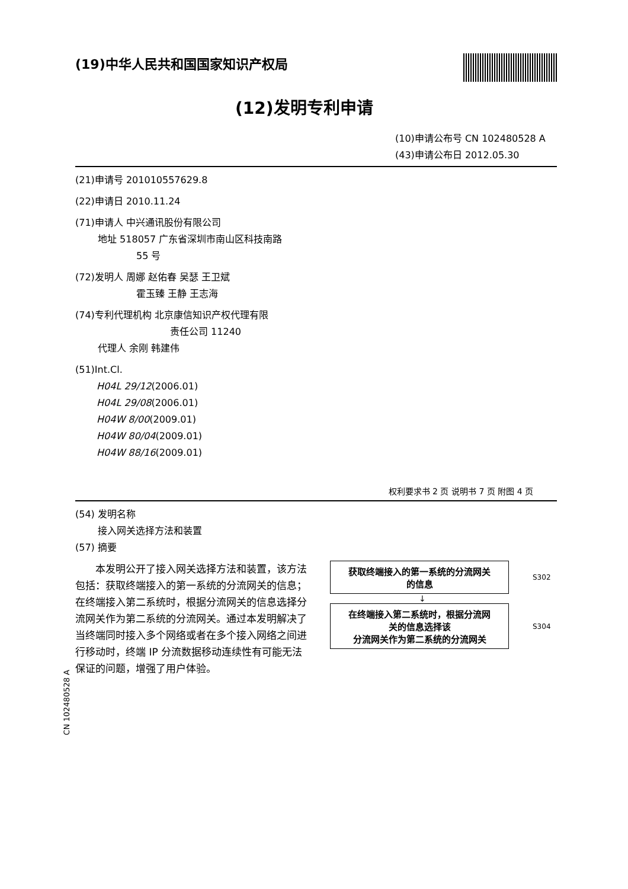(19)中华人民共和国国家知识产权局
(12)发明专利申请
(10)申请公布号 CN 102480528 A
(43)申请公布日 2012.05.30
(21)申请号 201010557629.8
(22)申请日 2010.11.24
(71)申请人 中兴通讯股份有限公司
地址 518057 广东省深圳市南山区科技南路
55 号
(72)发明人 周娜 赵佑春 吴瑟 王卫斌
霍玉臻 王静 王志海
(74)专利代理机构 北京康信知识产权代理有限
责任公司 11240
代理人 余刚 韩建伟
(51)Int.Cl.
H04L 29/12(2006.01)
H04L 29/08(2006.01)
H04W 8/00(2009.01)
H04W 80/04(2009.01)
H04W 88/16(2009.01)
权利要求书 2 页 说明书 7 页 附图 4 页
(54) 发明名称
接入网关选择方法和装置
(57) 摘要
本发明公开了接入网关选择方法和装置，该方法包括：获取终端接入的第一系统的分流网关的信息；在终端接入第二系统时，根据分流网关的信息选择分流网关作为第二系统的分流网关。通过本发明解决了当终端同时接入多个网络或者在多个接入网络之间进行移动时，终端 IP 分流数据移动连续性有可能无法保证的问题，增强了用户体验。
获取终端接入的第一系统的分流网关
的信息
S302
↓
在终端接入第二系统时，根据分流网
关的信息选择该
分流网关作为第二系统的分流网关
S304
CN 102480528 A